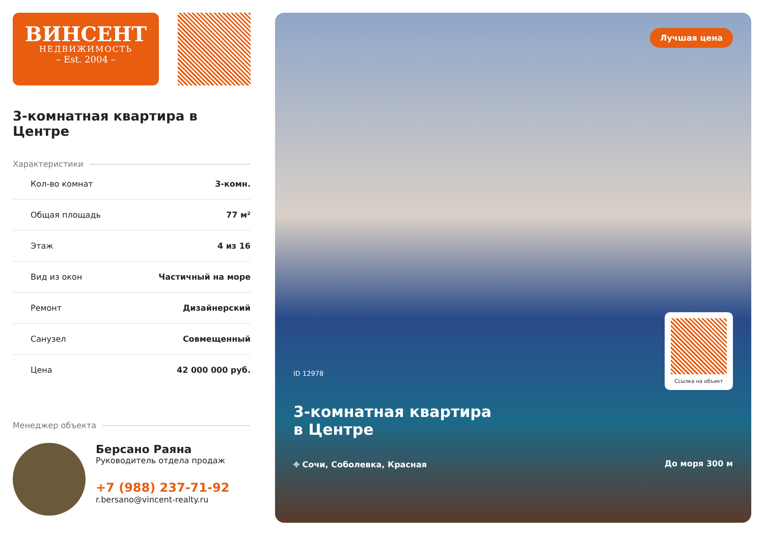ВИНСЕНТ
НЕДВИЖИМОСТЬ
– Est. 2004 –
3-комнатная квартира в Центре
Характеристики
Кол-во комнат 3-комн.
Общая площадь 77 м²
Этаж 4 из 16
Вид из окон Частичный на море
Ремонт Дизайнерский
Санузел Совмещенный
Цена 42 000 000 руб.
Менеджер объекта
Берсано Раяна
Руководитель отдела продаж
+7 (988) 237-71-92
r.bersano@vincent-realty.ru
Лучшая цена
Ссылка на объект
ID 12978
3-комнатная квартира
в Центре
⌖ Сочи, Соболевка, Красная До моря 300 м